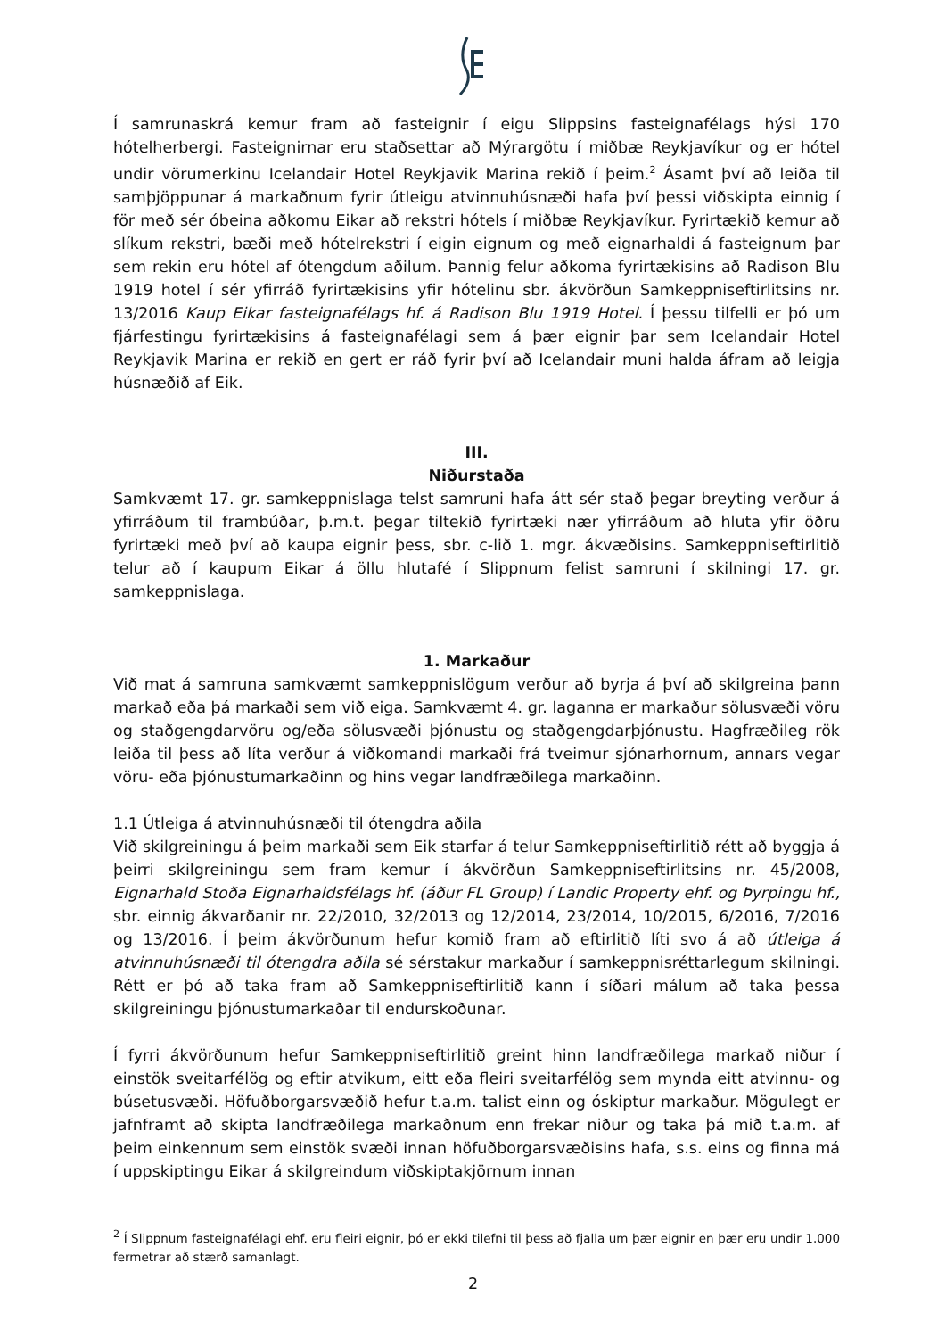Í samrunaskrá kemur fram að fasteignir í eigu Slippsins fasteignafélags hýsi 170 hótelherbergi. Fasteignirnar eru staðsettar að Mýrargötu í miðbæ Reykjavíkur og er hótel undir vörumerkinu Icelandair Hotel Reykjavik Marina rekið í þeim.<sup>2</sup> Ásamt því að leiða til samþjöppunar á markaðnum fyrir útleigu atvinnuhúsnæði hafa því þessi viðskipta einnig í för með sér óbeina aðkomu Eikar að rekstri hótels í miðbæ Reykjavíkur. Fyrirtækið kemur að slíkum rekstri, bæði með hótelrekstri í eigin eignum og með eignarhaldi á fasteignum þar sem rekin eru hótel af ótengdum aðilum. Þannig felur aðkoma fyrirtækisins að Radison Blu 1919 hotel í sér yfirráð fyrirtækisins yfir hótelinu sbr. ákvörðun Samkeppniseftirlitsins nr. 13/2016 Kaup Eikar fasteignafélags hf. á Radison Blu 1919 Hotel. Í þessu tilfelli er þó um fjárfestingu fyrirtækisins á fasteignafélagi sem á þær eignir þar sem Icelandair Hotel Reykjavik Marina er rekið en gert er ráð fyrir því að Icelandair muni halda áfram að leigja húsnæðið af Eik.
III.
Niðurstaða
Samkvæmt 17. gr. samkeppnislaga telst samruni hafa átt sér stað þegar breyting verður á yfirráðum til frambúðar, þ.m.t. þegar tiltekið fyrirtæki nær yfirráðum að hluta yfir öðru fyrirtæki með því að kaupa eignir þess, sbr. c-lið 1. mgr. ákvæðisins. Samkeppniseftirlitið telur að í kaupum Eikar á öllu hlutafé í Slippnum felist samruni í skilningi 17. gr. samkeppnislaga.
1. Markaður
Við mat á samruna samkvæmt samkeppnislögum verður að byrja á því að skilgreina þann markað eða þá markaði sem við eiga. Samkvæmt 4. gr. laganna er markaður sölusvæði vöru og staðgengdarvöru og/eða sölusvæði þjónustu og staðgengdarþjónustu. Hagfræðileg rök leiða til þess að líta verður á viðkomandi markaði frá tveimur sjónarhornum, annars vegar vöru- eða þjónustumarkaðinn og hins vegar landfræðilega markaðinn.
1.1 Útleiga á atvinnuhúsnæði til ótengdra aðila
Við skilgreiningu á þeim markaði sem Eik starfar á telur Samkeppniseftirlitið rétt að byggja á þeirri skilgreiningu sem fram kemur í ákvörðun Samkeppniseftirlitsins nr. 45/2008, Eignarhald Stoða Eignarhaldsfélags hf. (áður FL Group) í Landic Property ehf. og Þyrpingu hf., sbr. einnig ákvarðanir nr. 22/2010, 32/2013 og 12/2014, 23/2014, 10/2015, 6/2016, 7/2016 og 13/2016. Í þeim ákvörðunum hefur komið fram að eftirlitið líti svo á að útleiga á atvinnuhúsnæði til ótengdra aðila sé sérstakur markaður í samkeppnisréttarlegum skilningi. Rétt er þó að taka fram að Samkeppniseftirlitið kann í síðari málum að taka þessa skilgreiningu þjónustumarkaðar til endurskoðunar.
Í fyrri ákvörðunum hefur Samkeppniseftirlitið greint hinn landfræðilega markað niður í einstök sveitarfélög og eftir atvikum, eitt eða fleiri sveitarfélög sem mynda eitt atvinnu- og búsetusvæði. Höfuðborgarsvæðið hefur t.a.m. talist einn og óskiptur markaður. Mögulegt er jafnframt að skipta landfræðilega markaðnum enn frekar niður og taka þá mið t.a.m. af þeim einkennum sem einstök svæði innan höfuðborgarsvæðisins hafa, s.s. eins og finna má í uppskiptingu Eikar á skilgreindum viðskiptakjörnum innan
<sup>2</sup> Í Slippnum fasteignafélagi ehf. eru fleiri eignir, þó er ekki tilefni til þess að fjalla um þær eignir en þær eru undir 1.000 fermetrar að stærð samanlagt.
2